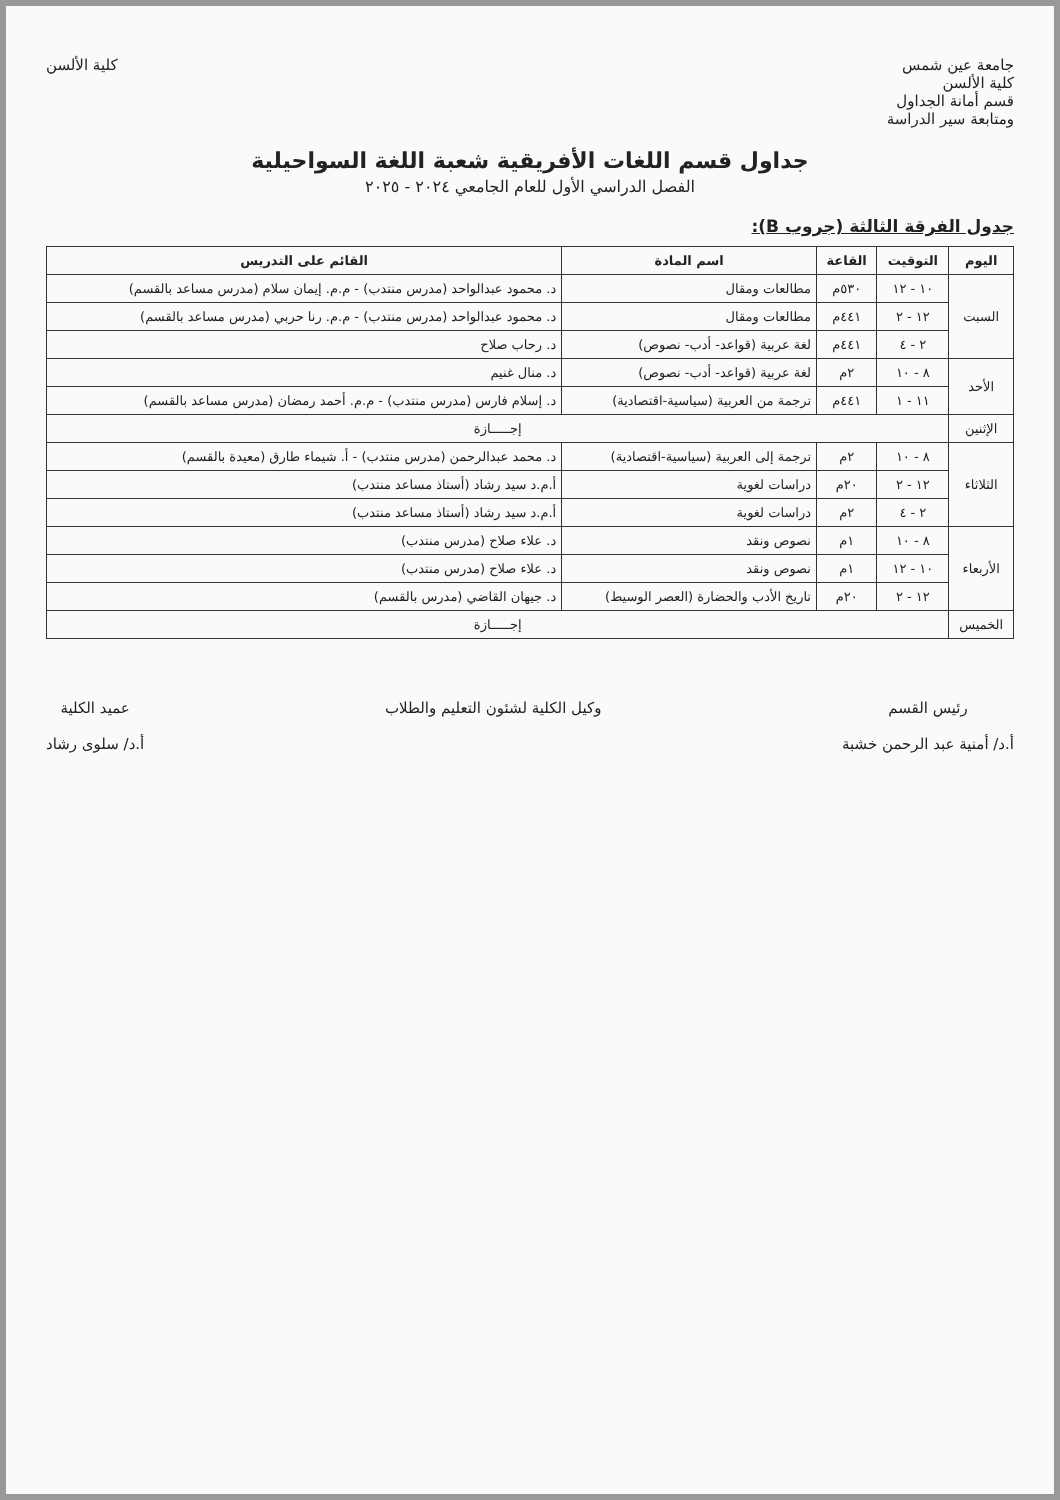جامعة عين شمس
كلية الألسن
قسم أمانة الجداول
ومتابعة سير الدراسة
كلية الألسن
جداول قسم اللغات الأفريقية شعبة اللغة السواحيلية
الفصل الدراسي الأول للعام الجامعي ٢٠٢٤ - ٢٠٢٥
جدول الفرقة الثالثة (جروب B):
| اليوم | التوقيت | القاعة | اسم المادة | القائم على التدريس |
| --- | --- | --- | --- | --- |
| السبت | ١٠ - ١٢ | ٥٣٠م | مطالعات ومقال | د. محمود عبدالواحد (مدرس منتدب) - م.م. إيمان سلام (مدرس مساعد بالقسم) |
| | ١٢ - ٢ | ٤٤١م | مطالعات ومقال | د. محمود عبدالواحد (مدرس منتدب) - م.م. رنا حربي (مدرس مساعد بالقسم) |
| | ٢ - ٤ | ٤٤١م | لغة عربية (قواعد- أدب- نصوص) | د. رحاب صلاح |
| الأحد | ٨ - ١٠ | ٢م | لغة عربية (قواعد- أدب- نصوص) | د. منال غنيم |
| | ١١ - ١ | ٤٤١م | ترجمة من العربية (سياسية-اقتصادية) | د. إسلام فارس (مدرس منتدب) - م.م. أحمد رمضان (مدرس مساعد بالقسم) |
| الإثنين | إجـــــازة | | | |
| الثلاثاء | ٨ - ١٠ | ٢م | ترجمة إلى العربية (سياسية-اقتصادية) | د. محمد عبدالرحمن (مدرس منتدب) - أ. شيماء طارق (معيدة بالقسم) |
| | ١٢ - ٢ | ٢٠م | دراسات لغوية | أ.م.د سيد رشاد (أستاذ مساعد منتدب) |
| | ٢ - ٤ | ٢م | دراسات لغوية | أ.م.د سيد رشاد (أستاذ مساعد منتدب) |
| الأربعاء | ٨ - ١٠ | ١م | نصوص ونقد | د. علاء صلاح (مدرس منتدب) |
| | ١٠ - ١٢ | ١م | نصوص ونقد | د. علاء صلاح (مدرس منتدب) |
| | ١٢ - ٢ | ٢٠م | تاريخ الأدب والحضارة (العصر الوسيط) | د. جيهان القاضي (مدرس بالقسم) |
| الخميس | إجـــــازة | | | |
رئيس القسم
أ.د/ أمنية عبد الرحمن خشبة
وكيل الكلية لشئون التعليم والطلاب
عميد الكلية
أ.د/ سلوى رشاد